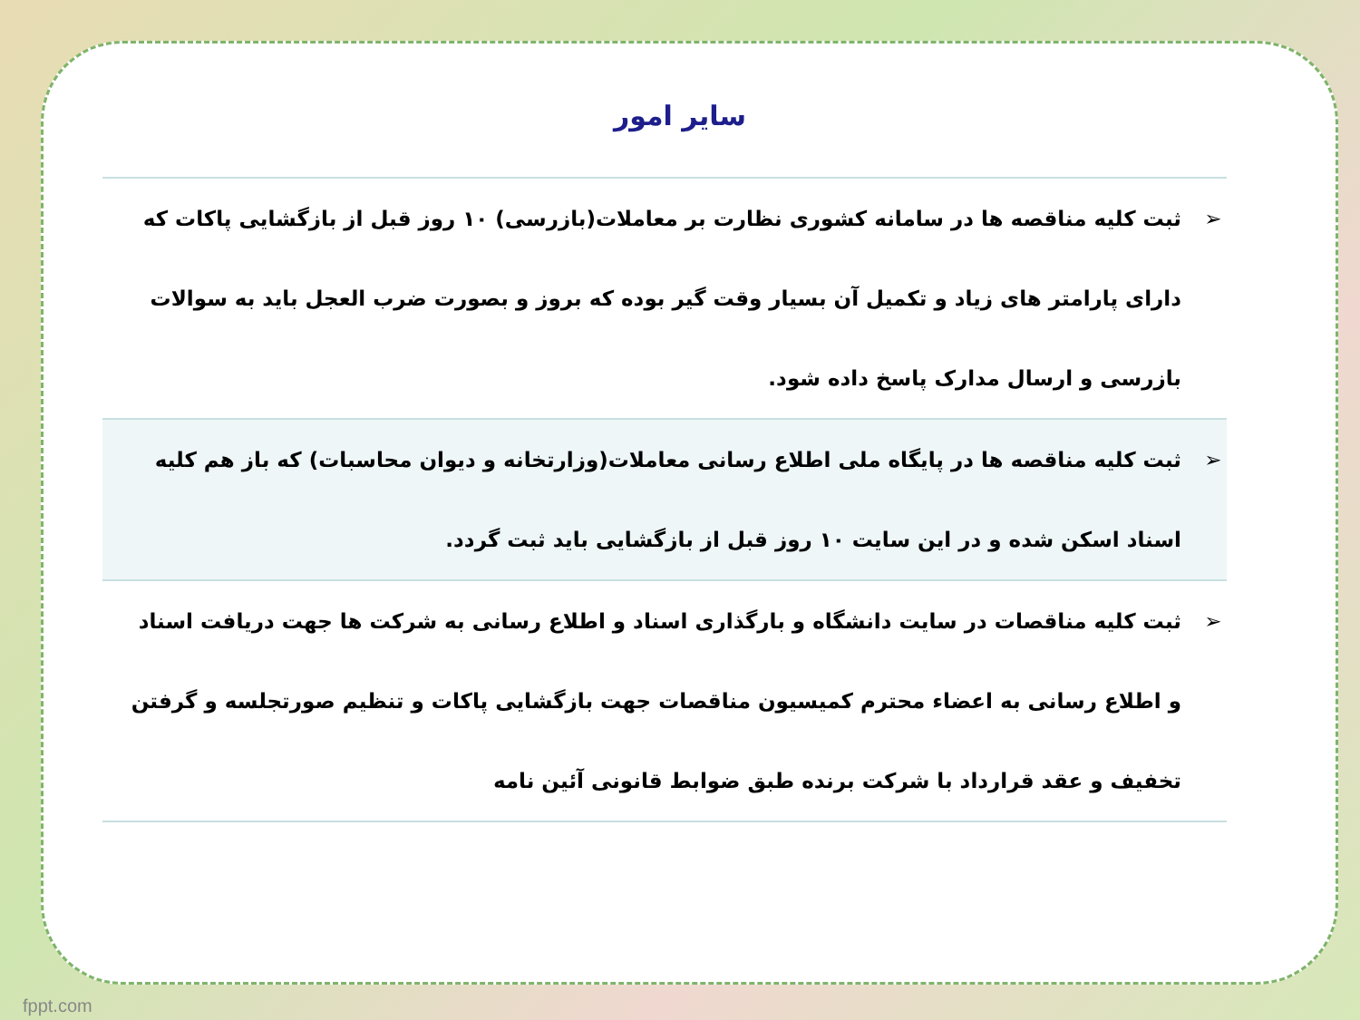سایر امور
| ➢ | ثبت کلیه مناقصه ها در سامانه کشوری نظارت بر معاملات(بازرسی) ۱۰ روز قبل از بازگشایی پاکات که دارای پارامتر های زیاد و تکمیل آن بسیار وقت گیر بوده که بروز و بصورت ضرب العجل باید به سوالات بازرسی و ارسال مدارک پاسخ داده شود. |
| ➢ | ثبت کلیه مناقصه ها در پایگاه ملی اطلاع رسانی معاملات(وزارتخانه و دیوان محاسبات) که باز هم کلیه اسناد اسکن شده و در این سایت ۱۰ روز قبل از بازگشایی باید ثبت گردد. |
| ➢ | ثبت کلیه مناقصات در سایت دانشگاه و بارگذاری اسناد و اطلاع رسانی به شرکت ها جهت دریافت اسناد و اطلاع رسانی به اعضاء محترم کمیسیون مناقصات جهت بازگشایی پاکات و تنظیم صورتجلسه و گرفتن تخفیف و عقد قرارداد با شرکت برنده طبق ضوابط قانونی آئین نامه |
fppt.com